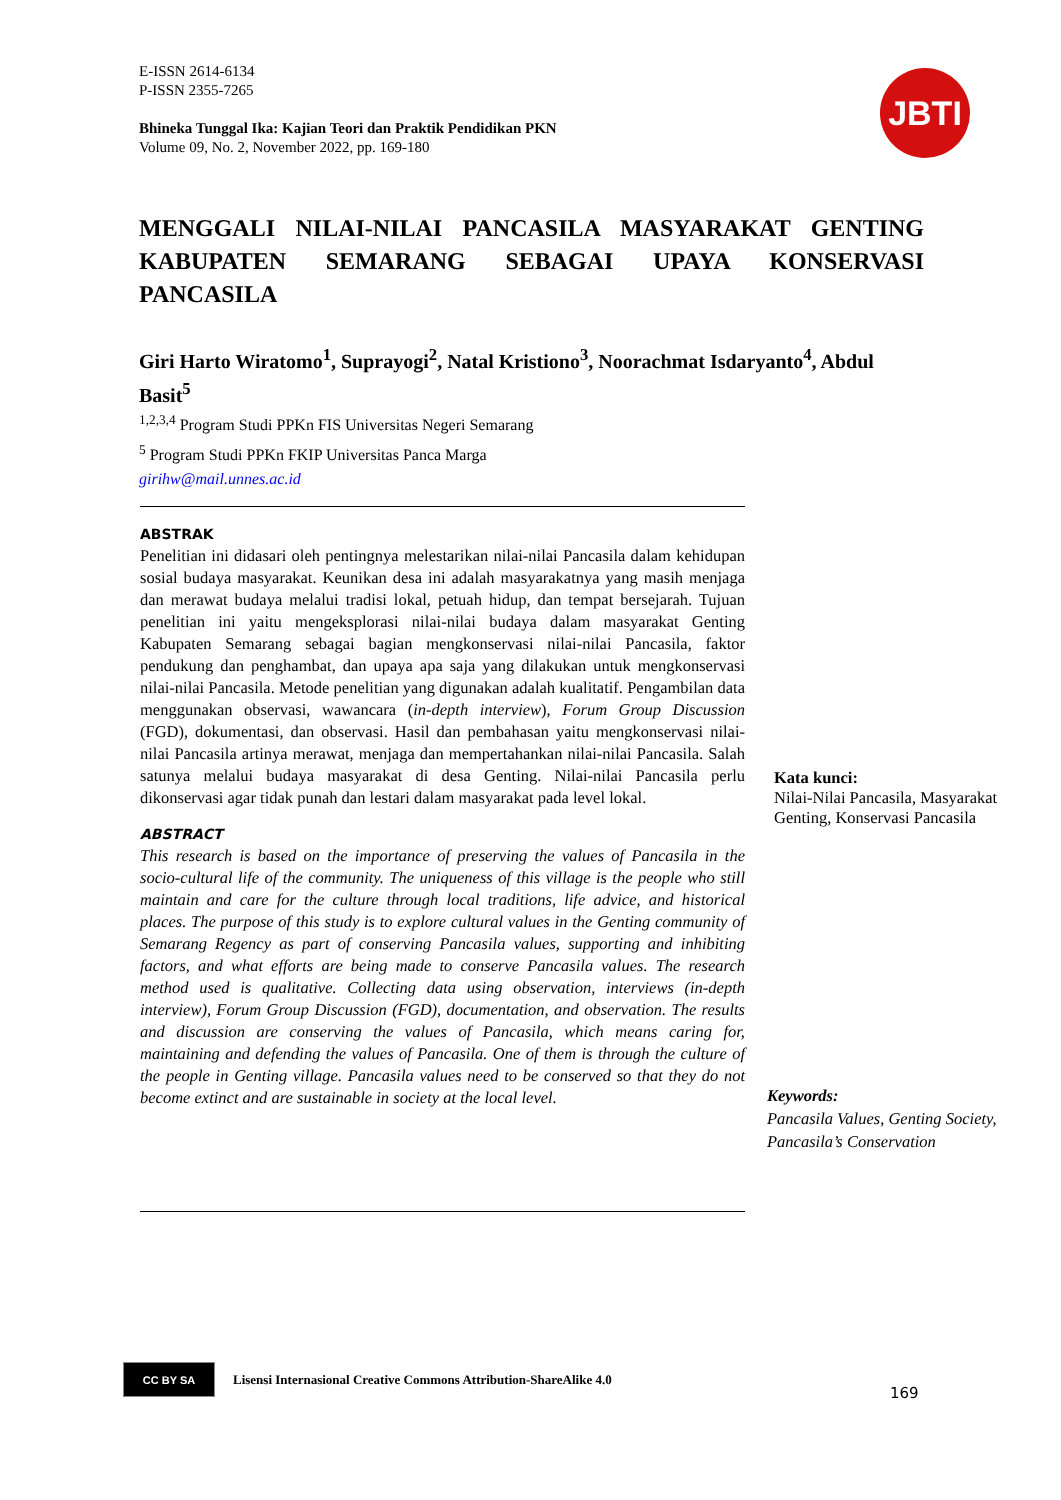E-ISSN 2614-6134
P-ISSN 2355-7265
Bhineka Tunggal Ika: Kajian Teori dan Praktik Pendidikan PKN
Volume 09, No. 2, November 2022, pp. 169-180
JBTI
MENGGALI NILAI-NILAI PANCASILA MASYARAKAT GENTING KABUPATEN SEMARANG SEBAGAI UPAYA KONSERVASI PANCASILA
Giri Harto Wiratomo<sup>1</sup>, Suprayogi<sup>2</sup>, Natal Kristiono<sup>3</sup>, Noorachmat Isdaryanto<sup>4</sup>, Abdul Basit<sup>5</sup>
<sup>1,2,3,4</sup> Program Studi PPKn FIS Universitas Negeri Semarang
<sup>5</sup> Program Studi PPKn FKIP Universitas Panca Marga
girihw@mail.unnes.ac.id
ABSTRAK
Penelitian ini didasari oleh pentingnya melestarikan nilai-nilai Pancasila dalam kehidupan sosial budaya masyarakat. Keunikan desa ini adalah masyarakatnya yang masih menjaga dan merawat budaya melalui tradisi lokal, petuah hidup, dan tempat bersejarah. Tujuan penelitian ini yaitu mengeksplorasi nilai-nilai budaya dalam masyarakat Genting Kabupaten Semarang sebagai bagian mengkonservasi nilai-nilai Pancasila, faktor pendukung dan penghambat, dan upaya apa saja yang dilakukan untuk mengkonservasi nilai-nilai Pancasila. Metode penelitian yang digunakan adalah kualitatif. Pengambilan data menggunakan observasi, wawancara (in-depth interview), Forum Group Discussion (FGD), dokumentasi, dan observasi. Hasil dan pembahasan yaitu mengkonservasi nilai-nilai Pancasila artinya merawat, menjaga dan mempertahankan nilai-nilai Pancasila. Salah satunya melalui budaya masyarakat di desa Genting. Nilai-nilai Pancasila perlu dikonservasi agar tidak punah dan lestari dalam masyarakat pada level lokal.
ABSTRACT
This research is based on the importance of preserving the values of Pancasila in the socio-cultural life of the community. The uniqueness of this village is the people who still maintain and care for the culture through local traditions, life advice, and historical places. The purpose of this study is to explore cultural values in the Genting community of Semarang Regency as part of conserving Pancasila values, supporting and inhibiting factors, and what efforts are being made to conserve Pancasila values. The research method used is qualitative. Collecting data using observation, interviews (in-depth interview), Forum Group Discussion (FGD), documentation, and observation. The results and discussion are conserving the values of Pancasila, which means caring for, maintaining and defending the values of Pancasila. One of them is through the culture of the people in Genting village. Pancasila values need to be conserved so that they do not become extinct and are sustainable in society at the local level.
Kata kunci:
Nilai-Nilai Pancasila, Masyarakat Genting, Konservasi Pancasila
Keywords:
Pancasila Values, Genting Society, Pancasila’s Conservation
CC BY SA
Lisensi Internasional Creative Commons Attribution-ShareAlike 4.0
169